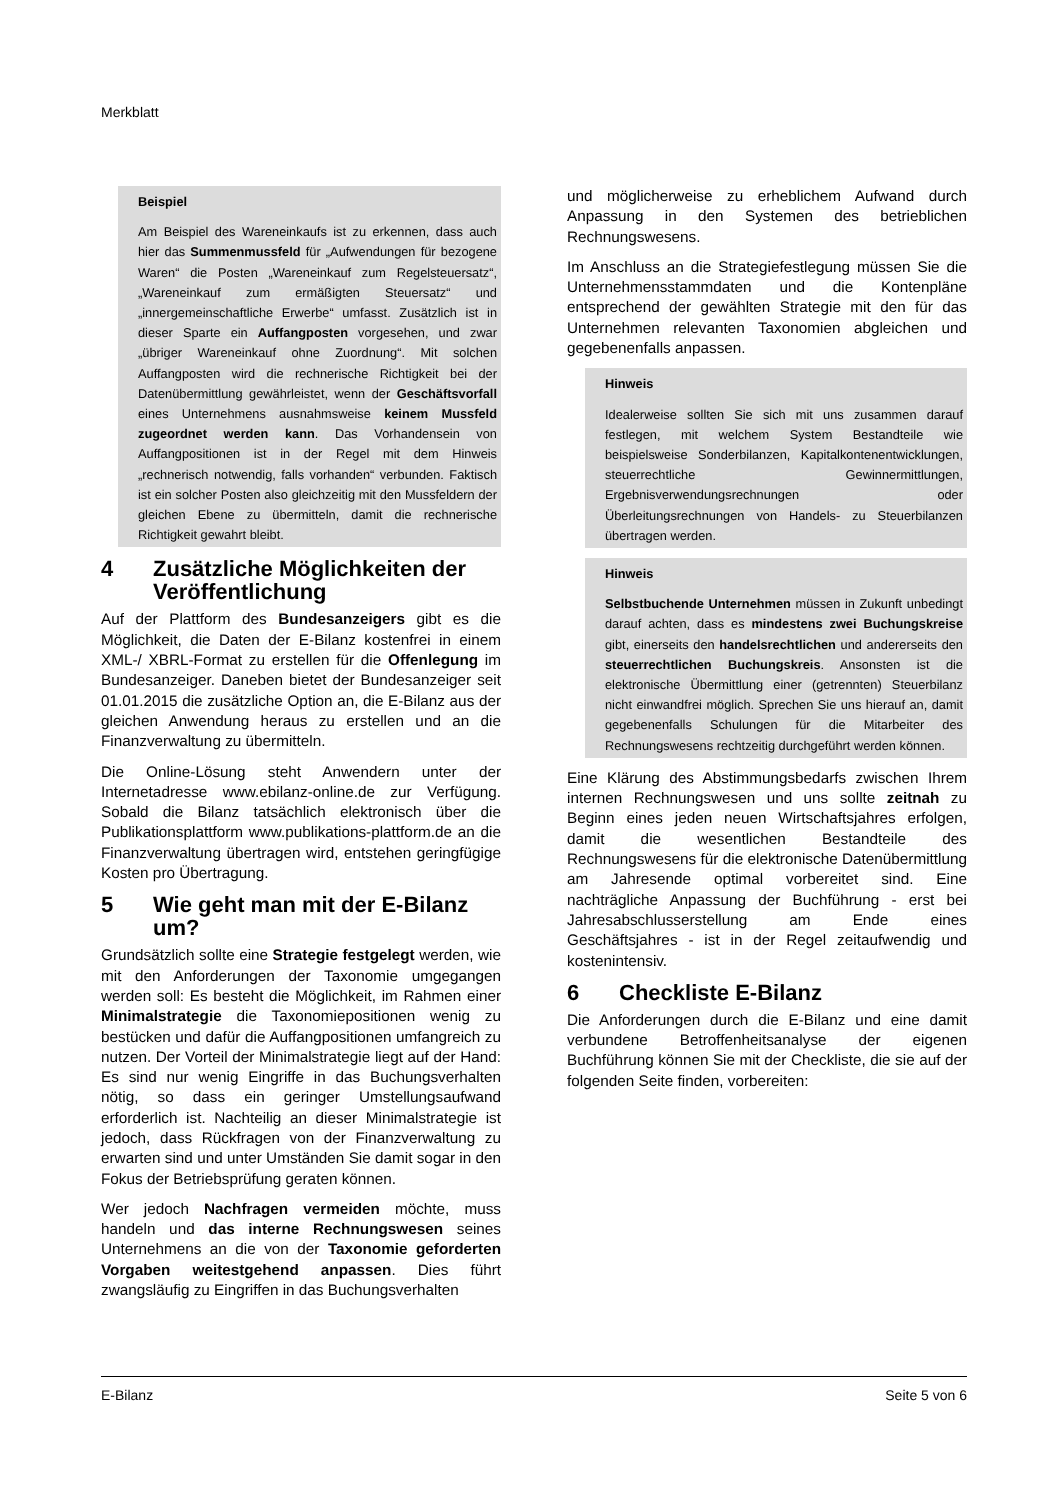Merkblatt
Beispiel
Am Beispiel des Wareneinkaufs ist zu erkennen, dass auch hier das Summenmussfeld für „Aufwendungen für bezogene Waren“ die Posten „Wareneinkauf zum Regelsteuersatz“, „Wareneinkauf zum ermäßigten Steuersatz“ und „innergemeinschaftliche Erwerbe“ umfasst. Zusätzlich ist in dieser Sparte ein Auffangposten vorgesehen, und zwar „übriger Wareneinkauf ohne Zuordnung“. Mit solchen Auffangposten wird die rechnerische Richtigkeit bei der Datenübermittlung gewährleistet, wenn der Geschäftsvorfall eines Unternehmens ausnahmsweise keinem Mussfeld zugeordnet werden kann. Das Vorhandensein von Auffangpositionen ist in der Regel mit dem Hinweis „rechnerisch notwendig, falls vorhanden“ verbunden. Faktisch ist ein solcher Posten also gleichzeitig mit den Mussfeldern der gleichen Ebene zu übermitteln, damit die rechnerische Richtigkeit gewahrt bleibt.
4 Zusätzliche Möglichkeiten der Veröffentlichung
Auf der Plattform des Bundesanzeigers gibt es die Möglichkeit, die Daten der E-Bilanz kostenfrei in einem XML-/ XBRL-Format zu erstellen für die Offenlegung im Bundesanzeiger. Daneben bietet der Bundesanzeiger seit 01.01.2015 die zusätzliche Option an, die E-Bilanz aus der gleichen Anwendung heraus zu erstellen und an die Finanzverwaltung zu übermitteln.
Die Online-Lösung steht Anwendern unter der Internetadresse www.ebilanz-online.de zur Verfügung. Sobald die Bilanz tatsächlich elektronisch über die Publikationsplattform www.publikations-plattform.de an die Finanzverwaltung übertragen wird, entstehen geringfügige Kosten pro Übertragung.
5 Wie geht man mit der E-Bilanz um?
Grundsätzlich sollte eine Strategie festgelegt werden, wie mit den Anforderungen der Taxonomie umgegangen werden soll: Es besteht die Möglichkeit, im Rahmen einer Minimalstrategie die Taxonomiepositionen wenig zu bestücken und dafür die Auffangpositionen umfangreich zu nutzen. Der Vorteil der Minimalstrategie liegt auf der Hand: Es sind nur wenig Eingriffe in das Buchungsverhalten nötig, so dass ein geringer Umstellungsaufwand erforderlich ist. Nachteilig an dieser Minimalstrategie ist jedoch, dass Rückfragen von der Finanzverwaltung zu erwarten sind und unter Umständen Sie damit sogar in den Fokus der Betriebsprüfung geraten können.
Wer jedoch Nachfragen vermeiden möchte, muss handeln und das interne Rechnungswesen seines Unternehmens an die von der Taxonomie geforderten Vorgaben weitestgehend anpassen. Dies führt zwangsläufig zu Eingriffen in das Buchungsverhalten
und möglicherweise zu erheblichem Aufwand durch Anpassung in den Systemen des betrieblichen Rechnungswesens.
Im Anschluss an die Strategiefestlegung müssen Sie die Unternehmensstammdaten und die Kontenpläne entsprechend der gewählten Strategie mit den für das Unternehmen relevanten Taxonomien abgleichen und gegebenenfalls anpassen.
Hinweis
Idealerweise sollten Sie sich mit uns zusammen darauf festlegen, mit welchem System Bestandteile wie beispielsweise Sonderbilanzen, Kapitalkontenentwicklungen, steuerrechtliche Gewinnermittlungen, Ergebnisverwendungsrechnungen oder Überleitungsrechnungen von Handels- zu Steuerbilanzen übertragen werden.
Hinweis
Selbstbuchende Unternehmen müssen in Zukunft unbedingt darauf achten, dass es mindestens zwei Buchungskreise gibt, einerseits den handelsrechtlichen und andererseits den steuerrechtlichen Buchungskreis. Ansonsten ist die elektronische Übermittlung einer (getrennten) Steuerbilanz nicht einwandfrei möglich. Sprechen Sie uns hierauf an, damit gegebenenfalls Schulungen für die Mitarbeiter des Rechnungswesens rechtzeitig durchgeführt werden können.
Eine Klärung des Abstimmungsbedarfs zwischen Ihrem internen Rechnungswesen und uns sollte zeitnah zu Beginn eines jeden neuen Wirtschaftsjahres erfolgen, damit die wesentlichen Bestandteile des Rechnungswesens für die elektronische Datenübermittlung am Jahresende optimal vorbereitet sind. Eine nachträgliche Anpassung der Buchführung - erst bei Jahresabschlusserstellung am Ende eines Geschäftsjahres - ist in der Regel zeitaufwendig und kostenintensiv.
6 Checkliste E-Bilanz
Die Anforderungen durch die E-Bilanz und eine damit verbundene Betroffenheitsanalyse der eigenen Buchführung können Sie mit der Checkliste, die sie auf der folgenden Seite finden, vorbereiten:
E-Bilanz Seite 5 von 6